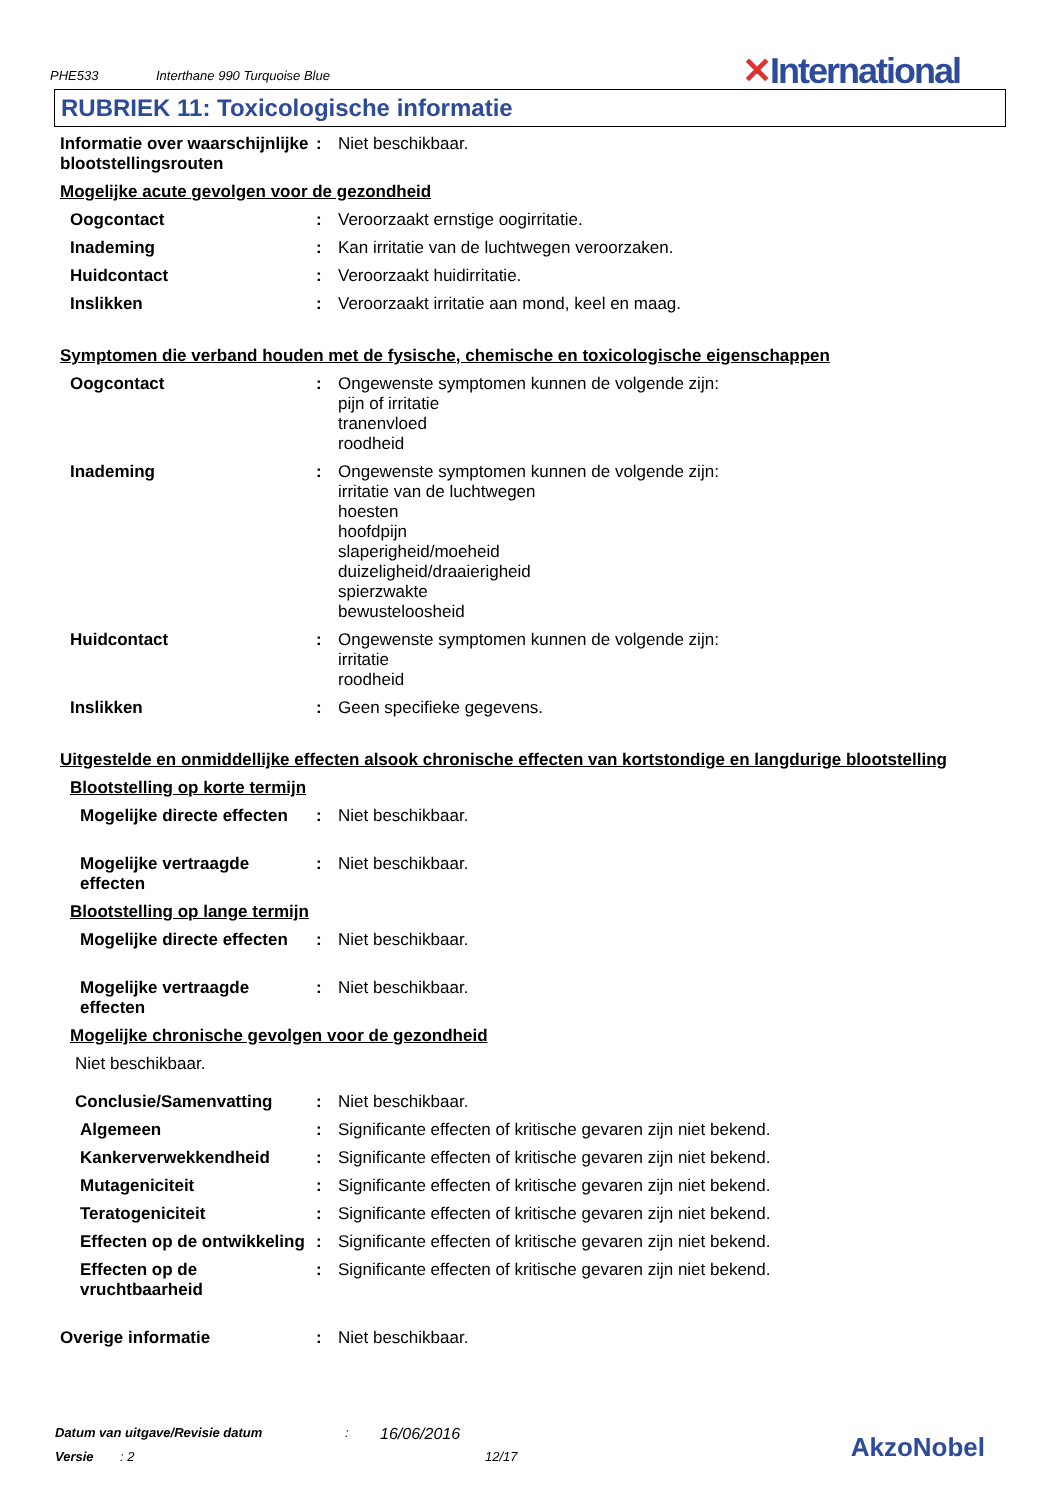PHE533 Interthane 990 Turquoise Blue ✕International
RUBRIEK 11: Toxicologische informatie
Informatie over waarschijnlijke blootstellingsrouten
:
Niet beschikbaar.
Mogelijke acute gevolgen voor de gezondheid
Oogcontact :
Veroorzaakt ernstige oogirritatie.
Inademing :
Kan irritatie van de luchtwegen veroorzaken.
Huidcontact :
Veroorzaakt huidirritatie.
Inslikken :
Veroorzaakt irritatie aan mond, keel en maag.
Symptomen die verband houden met de fysische, chemische en toxicologische eigenschappen
Oogcontact :
Ongewenste symptomen kunnen de volgende zijn:
pijn of irritatie
tranenvloed
roodheid
Inademing :
Ongewenste symptomen kunnen de volgende zijn:
irritatie van de luchtwegen
hoesten
hoofdpijn
slaperigheid/moeheid
duizeligheid/draaierigheid
spierzwakte
bewusteloosheid
Huidcontact :
Ongewenste symptomen kunnen de volgende zijn:
irritatie
roodheid
Inslikken :
Geen specifieke gegevens.
Uitgestelde en onmiddellijke effecten alsook chronische effecten van kortstondige en langdurige blootstelling
Blootstelling op korte termijn
Mogelijke directe effecten
:
Niet beschikbaar.
Mogelijke vertraagde effecten
:
Niet beschikbaar.
Blootstelling op lange termijn
Mogelijke directe effecten
:
Niet beschikbaar.
Mogelijke vertraagde effecten
:
Niet beschikbaar.
Mogelijke chronische gevolgen voor de gezondheid
Niet beschikbaar.
Conclusie/Samenvatting :
Niet beschikbaar.
Algemeen :
Significante effecten of kritische gevaren zijn niet bekend.
Kankerverwekkendheid :
Significante effecten of kritische gevaren zijn niet bekend.
Mutageniciteit :
Significante effecten of kritische gevaren zijn niet bekend.
Teratogeniciteit :
Significante effecten of kritische gevaren zijn niet bekend.
Effecten op de ontwikkeling
:
Significante effecten of kritische gevaren zijn niet bekend.
Effecten op de vruchtbaarheid
:
Significante effecten of kritische gevaren zijn niet bekend.
Overige informatie :
Niet beschikbaar.
Datum van uitgave/Revisie datum: 16/06/2016
Versie: 2 12/17
AkzoNobel